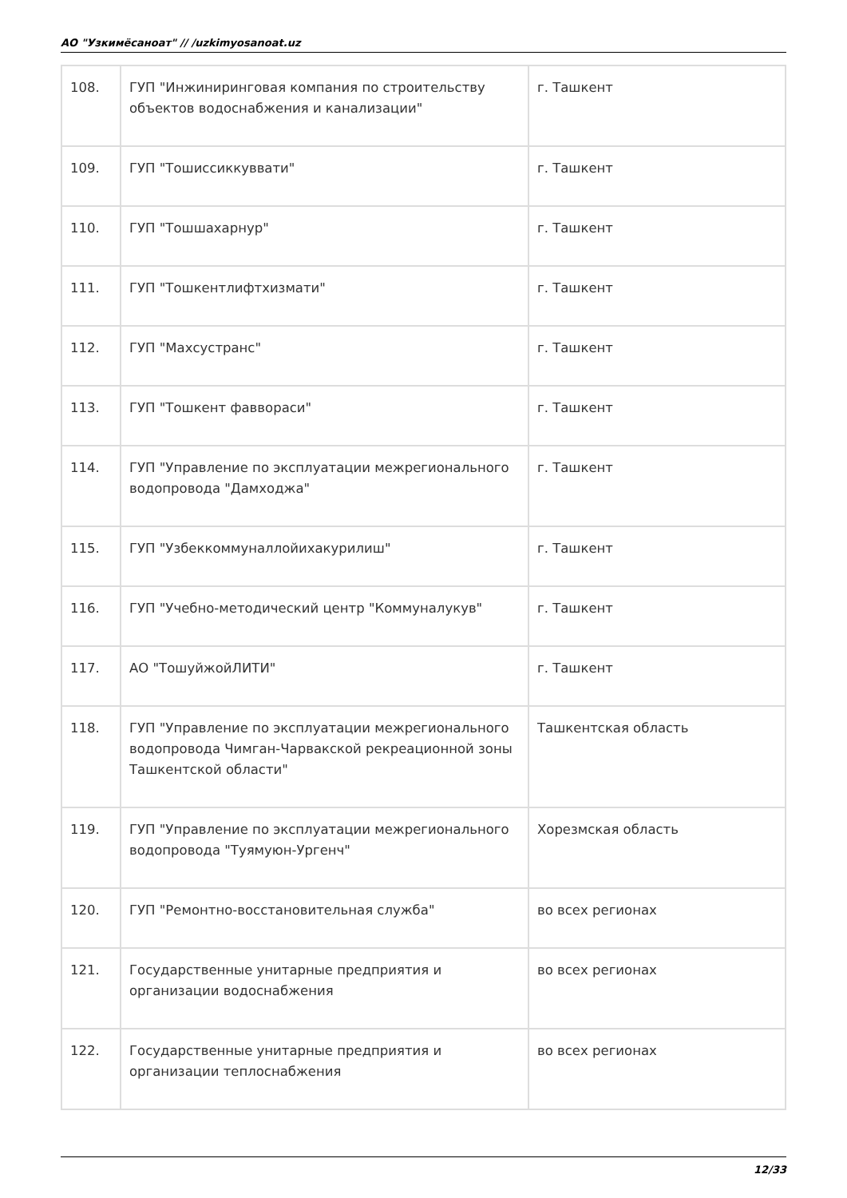АО "Узкимёсаноат" // /uzkimyosanoat.uz
| 108. | ГУП "Инжиниринговая компания по строительству объектов водоснабжения и канализации" | г. Ташкент |
| 109. | ГУП "Тошиссиккуввати" | г. Ташкент |
| 110. | ГУП "Тошшахарнур" | г. Ташкент |
| 111. | ГУП "Тошкентлифтхизмати" | г. Ташкент |
| 112. | ГУП "Махсустранс" | г. Ташкент |
| 113. | ГУП "Тошкент фаввораси" | г. Ташкент |
| 114. | ГУП "Управление по эксплуатации межрегионального водопровода "Дамходжа" | г. Ташкент |
| 115. | ГУП "Узбеккоммуналлойихакурилиш" | г. Ташкент |
| 116. | ГУП "Учебно-методический центр "Коммуналукув" | г. Ташкент |
| 117. | АО "ТошуйжойЛИТИ" | г. Ташкент |
| 118. | ГУП "Управление по эксплуатации межрегионального водопровода Чимган-Чарвакской рекреационной зоны Ташкентской области" | Ташкентская область |
| 119. | ГУП "Управление по эксплуатации межрегионального водопровода "Туямуюн-Ургенч" | Хорезмская область |
| 120. | ГУП "Ремонтно-восстановительная служба" | во всех регионах |
| 121. | Государственные унитарные предприятия и организации водоснабжения | во всех регионах |
| 122. | Государственные унитарные предприятия и организации теплоснабжения | во всех регионах |
12/33